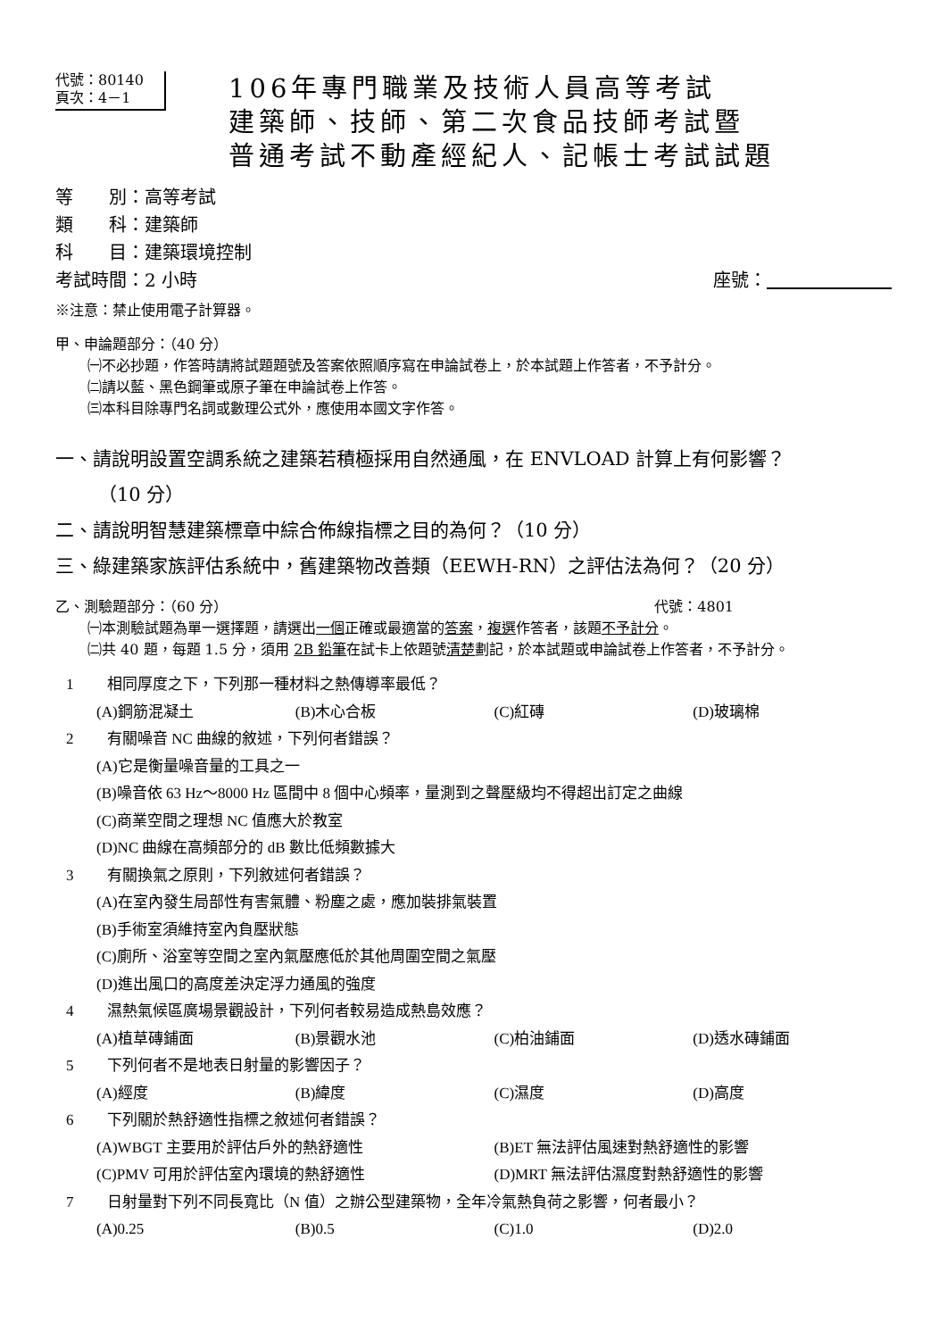代號：80140
頁次：4－1
106年專門職業及技術人員高等考試
建築師、技師、第二次食品技師考試暨
普通考試不動產經紀人、記帳士考試試題
等　　別：高等考試
類　　科：建築師
科　　目：建築環境控制
考試時間：2 小時 座號：　　　　　　　
※注意：禁止使用電子計算器。
甲、申論題部分：（40 分）
㈠不必抄題，作答時請將試題題號及答案依照順序寫在申論試卷上，於本試題上作答者，不予計分。
㈡請以藍、黑色鋼筆或原子筆在申論試卷上作答。
㈢本科目除專門名詞或數理公式外，應使用本國文字作答。
一、請說明設置空調系統之建築若積極採用自然通風，在 ENVLOAD 計算上有何影響？
（10 分）
二、請說明智慧建築標章中綜合佈線指標之目的為何？（10 分）
三、綠建築家族評估系統中，舊建築物改善類（EEWH-RN）之評估法為何？（20 分）
乙、測驗題部分：（60 分） 代號：4801
㈠本測驗試題為單一選擇題，請選出一個正確或最適當的答案，複選作答者，該題不予計分。
㈡共 40 題，每題 1.5 分，須用 2B 鉛筆在試卡上依題號清楚劃記，於本試題或申論試卷上作答者，不予計分。
1 相同厚度之下，下列那一種材料之熱傳導率最低？
(A)鋼筋混凝土 (B)木心合板 (C)紅磚 (D)玻璃棉
2 有關噪音 NC 曲線的敘述，下列何者錯誤？
(A)它是衡量噪音量的工具之一
(B)噪音依 63 Hz～8000 Hz 區間中 8 個中心頻率，量測到之聲壓級均不得超出訂定之曲線
(C)商業空間之理想 NC 值應大於教室
(D)NC 曲線在高頻部分的 dB 數比低頻數據大
3 有關換氣之原則，下列敘述何者錯誤？
(A)在室內發生局部性有害氣體、粉塵之處，應加裝排氣裝置
(B)手術室須維持室內負壓狀態
(C)廁所、浴室等空間之室內氣壓應低於其他周圍空間之氣壓
(D)進出風口的高度差決定浮力通風的強度
4 濕熱氣候區廣場景觀設計，下列何者較易造成熱島效應？
(A)植草磚鋪面 (B)景觀水池 (C)柏油鋪面 (D)透水磚鋪面
5 下列何者不是地表日射量的影響因子？
(A)經度 (B)緯度 (C)濕度 (D)高度
6 下列關於熱舒適性指標之敘述何者錯誤？
(A)WBGT 主要用於評估戶外的熱舒適性 (B)ET 無法評估風速對熱舒適性的影響
(C)PMV 可用於評估室內環境的熱舒適性 (D)MRT 無法評估濕度對熱舒適性的影響
7 日射量對下列不同長寬比（N 值）之辦公型建築物，全年冷氣熱負荷之影響，何者最小？
(A)0.25 (B)0.5 (C)1.0 (D)2.0